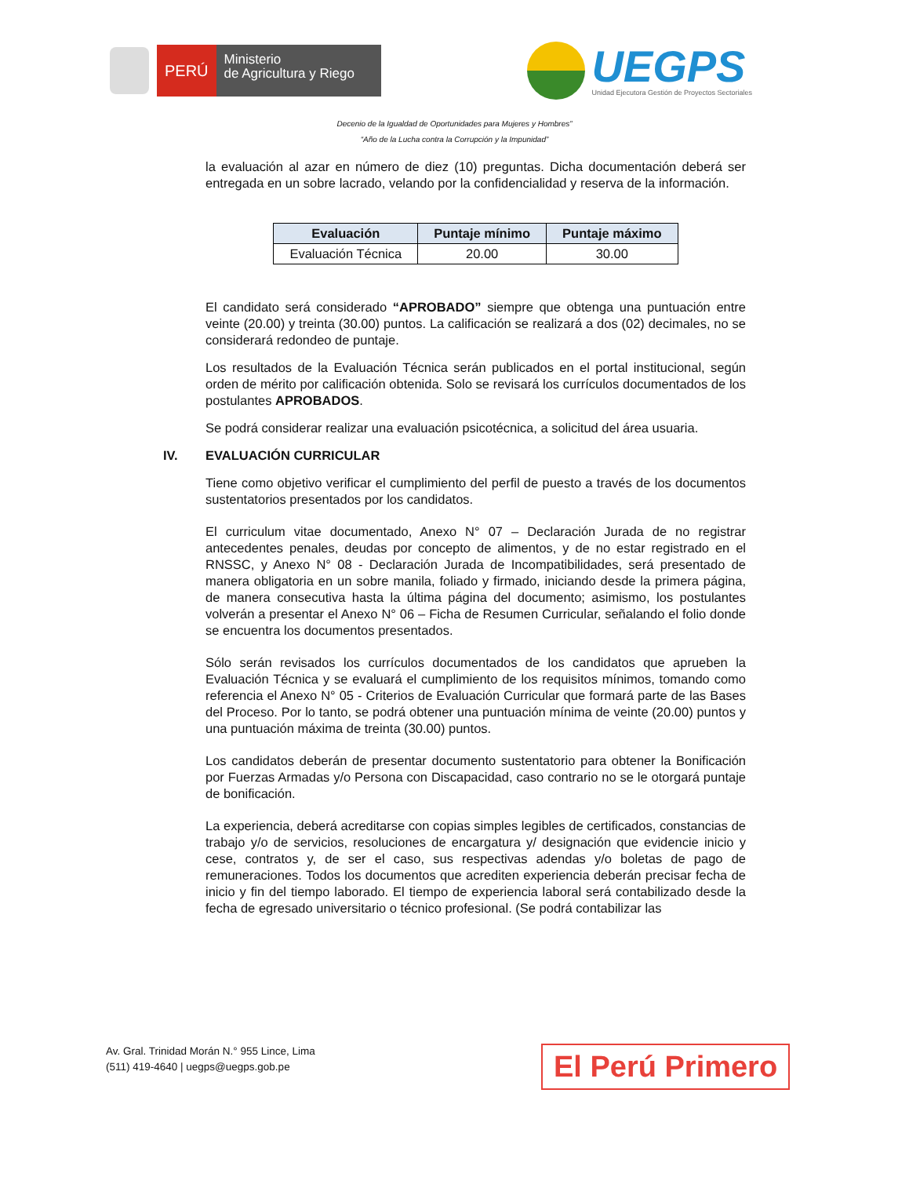PERÚ
Ministerio
de Agricultura y Riego
UEGPS
Unidad Ejecutora Gestión de Proyectos Sectoriales
Decenio de la Igualdad de Oportunidades para Mujeres y Hombres”
“Año de la Lucha contra la Corrupción y la Impunidad”
la evaluación al azar en número de diez (10) preguntas. Dicha documentación deberá ser entregada en un sobre lacrado, velando por la confidencialidad y reserva de la información.
| Evaluación | Puntaje mínimo | Puntaje máximo |
| --- | --- | --- |
| Evaluación Técnica | 20.00 | 30.00 |
El candidato será considerado “APROBADO” siempre que obtenga una puntuación entre veinte (20.00) y treinta (30.00) puntos. La calificación se realizará a dos (02) decimales, no se considerará redondeo de puntaje.
Los resultados de la Evaluación Técnica serán publicados en el portal institucional, según orden de mérito por calificación obtenida. Solo se revisará los currículos documentados de los postulantes APROBADOS.
Se podrá considerar realizar una evaluación psicotécnica, a solicitud del área usuaria.
IV. EVALUACIÓN CURRICULAR
Tiene como objetivo verificar el cumplimiento del perfil de puesto a través de los documentos sustentatorios presentados por los candidatos.
El curriculum vitae documentado, Anexo N° 07 – Declaración Jurada de no registrar antecedentes penales, deudas por concepto de alimentos, y de no estar registrado en el RNSSC, y Anexo N° 08 - Declaración Jurada de Incompatibilidades, será presentado de manera obligatoria en un sobre manila, foliado y firmado, iniciando desde la primera página, de manera consecutiva hasta la última página del documento; asimismo, los postulantes volverán a presentar el Anexo N° 06 – Ficha de Resumen Curricular, señalando el folio donde se encuentra los documentos presentados.
Sólo serán revisados los currículos documentados de los candidatos que aprueben la Evaluación Técnica y se evaluará el cumplimiento de los requisitos mínimos, tomando como referencia el Anexo N° 05 - Criterios de Evaluación Curricular que formará parte de las Bases del Proceso. Por lo tanto, se podrá obtener una puntuación mínima de veinte (20.00) puntos y una puntuación máxima de treinta (30.00) puntos.
Los candidatos deberán de presentar documento sustentatorio para obtener la Bonificación por Fuerzas Armadas y/o Persona con Discapacidad, caso contrario no se le otorgará puntaje de bonificación.
La experiencia, deberá acreditarse con copias simples legibles de certificados, constancias de trabajo y/o de servicios, resoluciones de encargatura y/ designación que evidencie inicio y cese, contratos y, de ser el caso, sus respectivas adendas y/o boletas de pago de remuneraciones. Todos los documentos que acrediten experiencia deberán precisar fecha de inicio y fin del tiempo laborado. El tiempo de experiencia laboral será contabilizado desde la fecha de egresado universitario o técnico profesional. (Se podrá contabilizar las
Av. Gral. Trinidad Morán N.° 955 Lince, Lima
(511) 419-4640 | uegps@uegps.gob.pe
El Perú Primero